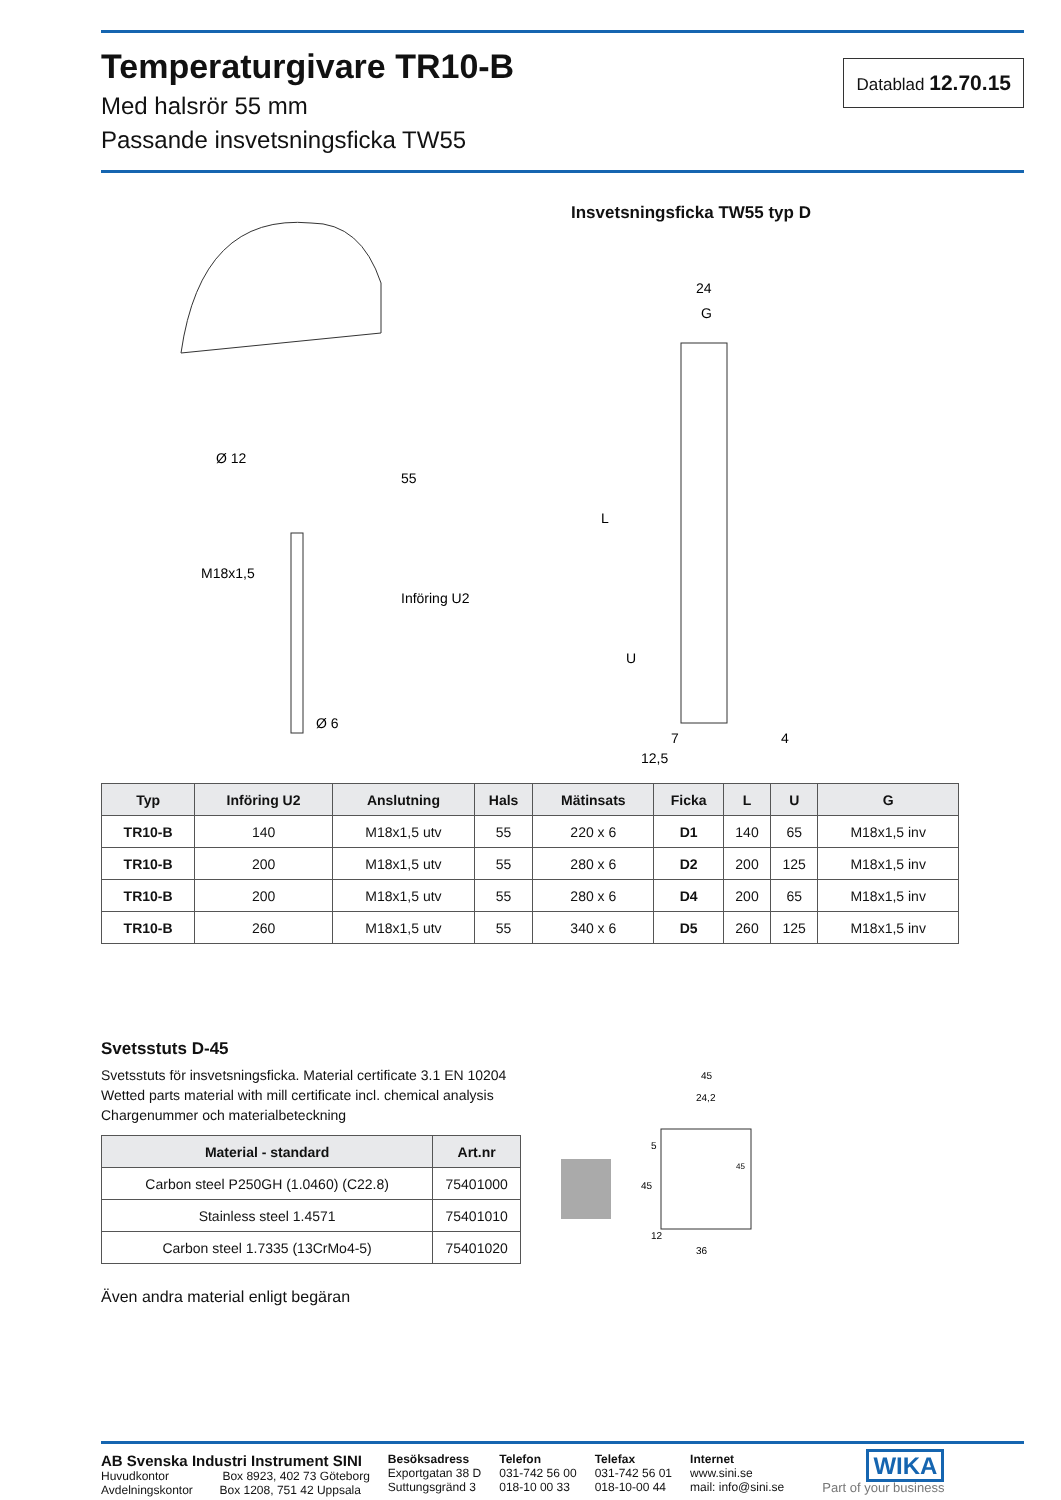Temperaturgivare TR10-B
Med halsrör 55 mm
Passande insvetsningsficka TW55
Datablad 12.70.15
Ø 12
M18x1,5
Ø 6
55
Införing U2
Insvetsningsficka TW55 typ D
24
G
L
U
7
12,5
4
| Typ | Införing U2 | Anslutning | Hals | Mätinsats | Ficka | L | U | G |
| --- | --- | --- | --- | --- | --- | --- | --- | --- |
| TR10-B | 140 | M18x1,5 utv | 55 | 220 x 6 | D1 | 140 | 65 | M18x1,5 inv |
| TR10-B | 200 | M18x1,5 utv | 55 | 280 x 6 | D2 | 200 | 125 | M18x1,5 inv |
| TR10-B | 200 | M18x1,5 utv | 55 | 280 x 6 | D4 | 200 | 65 | M18x1,5 inv |
| TR10-B | 260 | M18x1,5 utv | 55 | 340 x 6 | D5 | 260 | 125 | M18x1,5 inv |
Svetsstuts D-45
Svetsstuts för insvetsningsficka. Material certificate 3.1 EN 10204
Wetted parts material with mill certificate incl. chemical analysis
Chargenummer och materialbeteckning
| Material - standard | Art.nr |
| --- | --- |
| Carbon steel P250GH (1.0460) (C22.8) | 75401000 |
| Stainless steel 1.4571 | 75401010 |
| Carbon steel 1.7335 (13CrMo4-5) | 75401020 |
Även andra material enligt begäran
45
24,2
36
5
45
12
45
AB Svenska Industri Instrument SINI
Huvudkontor Box 8923, 402 73 Göteborg
Avdelningskontor Box 1208, 751 42 Uppsala
Besöksadress
Exportgatan 38 D
Suttungsgränd 3
Telefon
031-742 56 00
018-10 00 33
Telefax
031-742 56 01
018-10-00 44
Internet
www.sini.se
mail: info@sini.se
WIKA
Part of your business